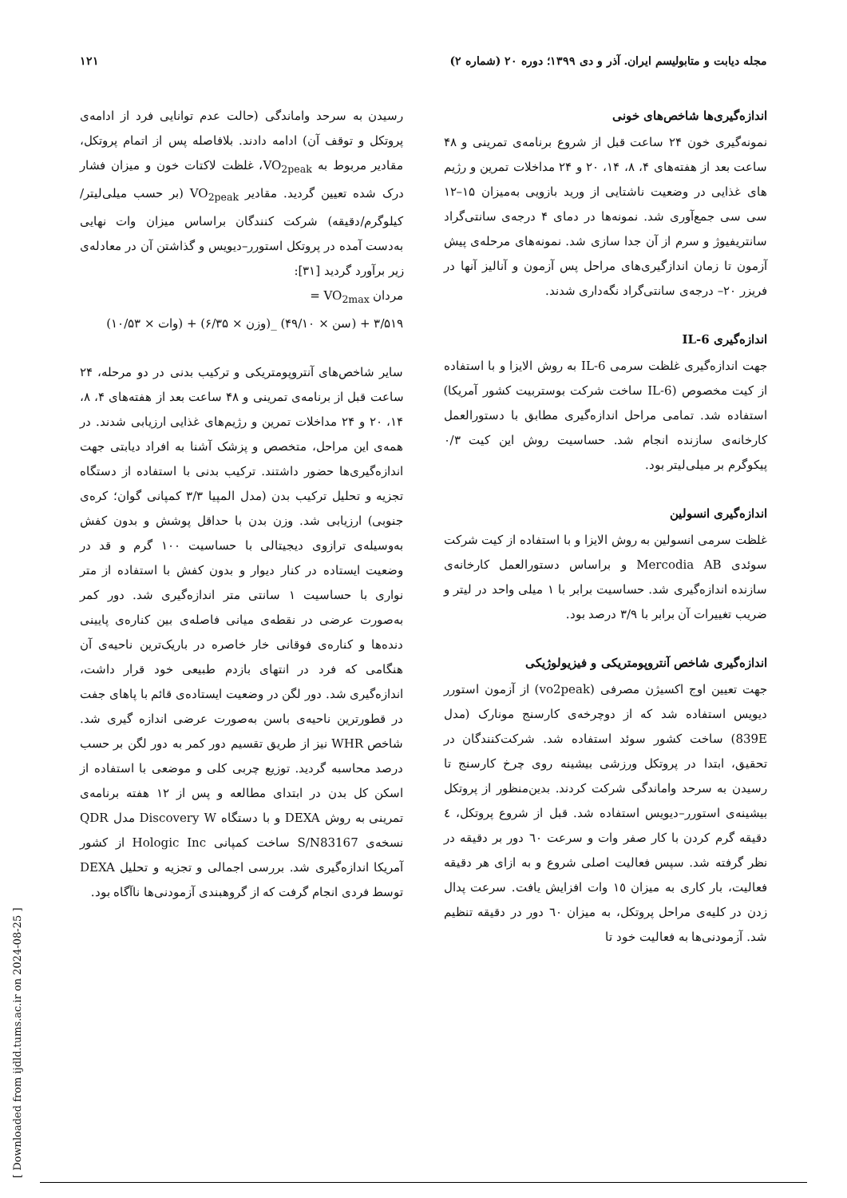مجله دیابت و متابولیسم ایران. آذر و دی ۱۳۹۹؛ دوره ۲۰ (شماره ۲) ۱۲۱
اندازه‌گیری‌ها شاخص‌های خونی
نمونه‌گیری خون ۲۴ ساعت قبل از شروع برنامه‌ی تمرینی و ۴۸ ساعت بعد از هفته‌های ۴، ۸، ۱۴، ۲۰ و ۲۴ مداخلات تمرین و رژیم های غذایی در وضعیت ناشتایی از ورید بازویی به‌میزان ۱۵–۱۲ سی سی جمع‌آوری شد. نمونه‌ها در دمای ۴ درجه‌ی سانتی‌گراد سانتریفیوژ و سرم از آن جدا سازی شد. نمونه‌های مرحله‌ی پیش آزمون تا زمان اندازگیری‌های مراحل پس آزمون و آنالیز آنها در فریزر ۲۰– درجه‌ی سانتی‌گراد نگه‌داری شدند.
اندازه‌گیری IL-6
جهت اندازه‌گیری غلظت سرمی IL-6 به روش الایزا و با استفاده از کیت مخصوص (IL-6 ساخت شرکت بوستربیت کشور آمریکا) استفاده شد. تمامی مراحل اندازه‌گیری مطابق با دستورالعمل کارخانه‌ی سازنده انجام شد. حساسیت روش این کیت ۰/۳ پیکوگرم بر میلی‌لیتر بود.
اندازه‌گیری انسولین
غلظت سرمی انسولین به روش الایزا و با استفاده از کیت شرکت سوئدی Mercodia AB و براساس دستورالعمل کارخانه‌ی سازنده اندازه‌گیری شد. حساسیت برابر با ۱ میلی واحد در لیتر و ضریب تغییرات آن برابر با ۳/۹ درصد بود.
اندازه‌گیری شاخص آنتروپومتریکی و فیزیولوژیکی
جهت تعیین اوج اکسیژن مصرفی (vo2peak) از آزمون استورر دیویس استفاده شد که از دوچرخه‌ی کارسنج مونارک (مدل 839E) ساخت کشور سوئد استفاده شد. شرکت‌کنندگان در تحقیق، ابتدا در پروتکل ورزشی بیشینه روی چرخ کارسنج تا رسیدن به سرحد واماندگی شرکت کردند. بدین‌منظور از پروتکل بیشینه‌ی استورر–دیویس استفاده شد. قبل از شروع پروتکل، ٤ دقیقه گرم کردن با کار صفر وات و سرعت ٦٠ دور بر دقیقه در نظر گرفته شد. سپس فعالیت اصلی شروع و به ازای هر دقیقه فعالیت، بار کاری به میزان ١٥ وات افزایش یافت. سرعت پدال زدن در کلیه‌ی مراحل پروتکل، به میزان ٦٠ دور در دقیقه تنظیم شد. آزمودنی‌ها به فعالیت خود تا
رسیدن به سرحد واماندگی (حالت عدم توانایی فرد از ادامه‌ی پروتکل و توقف آن) ادامه دادند. بلافاصله پس از اتمام پروتکل، مقادیر مربوط به VO<sub>2peak</sub>، غلظت لاکتات خون و میزان فشار درک شده تعیین گردید. مقادیر VO<sub>2peak</sub> (بر حسب میلی‌لیتر/کیلوگرم/دقیقه) شرکت کنندگان براساس میزان وات نهایی به‌دست آمده در پروتکل استورر–دیویس و گذاشتن آن در معادله‌ی زیر برآورد گردید [۳۱]:
مردان VO<sub>2max</sub> =
۳/۵۱۹ + (سن × ۴۹/۱۰) _(وزن × ۶/۳۵) + (وات × ۱۰/۵۳)
سایر شاخص‌های آنتروپومتریکی و ترکیب بدنی در دو مرحله، ۲۴ ساعت قبل از برنامه‌ی تمرینی و ۴۸ ساعت بعد از هفته‌های ۴، ۸، ۱۴، ۲۰ و ۲۴ مداخلات تمرین و رژیم‌های غذایی ارزیابی شدند. در همه‌ی این مراحل، متخصص و پزشک آشنا به افراد دیابتی جهت اندازه‌گیری‌ها حضور داشتند. ترکیب بدنی با استفاده از دستگاه تجزیه و تحلیل ترکیب بدن (مدل المپیا ۳/۳ کمپانی گوان؛ کره‌ی جنوبی) ارزیابی شد. وزن بدن با حداقل پوشش و بدون کفش به‌وسیله‌ی ترازوی دیجیتالی با حساسیت ۱۰۰ گرم و قد در وضعیت ایستاده در کنار دیوار و بدون کفش با استفاده از متر نواری با حساسیت ۱ سانتی متر اندازه‌گیری شد. دور کمر به‌صورت عرضی در نقطه‌ی میانی فاصله‌ی بین کناره‌ی پایینی دنده‌ها و کناره‌ی فوقانی خار خاصره در باریک‌ترین ناحیه‌ی آن هنگامی که فرد در انتهای بازدم طبیعی خود قرار داشت، اندازه‌گیری شد. دور لگن در وضعیت ایستاده‌ی قائم با پاهای جفت در قطورترین ناحیه‌ی باسن به‌صورت عرضی اندازه گیری شد. شاخص WHR نیز از طریق تقسیم دور کمر به دور لگن بر حسب درصد محاسبه گردید. توزیع چربی کلی و موضعی با استفاده از اسکن کل بدن در ابتدای مطالعه و پس از ۱۲ هفته برنامه‌ی تمرینی به روش DEXA و با دستگاه Discovery W مدل QDR نسخه‌ی S/N83167 ساخت کمپانی Hologic Inc از کشور آمریکا اندازه‌گیری شد. بررسی اجمالی و تجزیه و تحلیل DEXA توسط فردی انجام گرفت که از گروهبندی آزمودنی‌ها ناآگاه بود.
[ Downloaded from ijdld.tums.ac.ir on 2024-08-25 ]